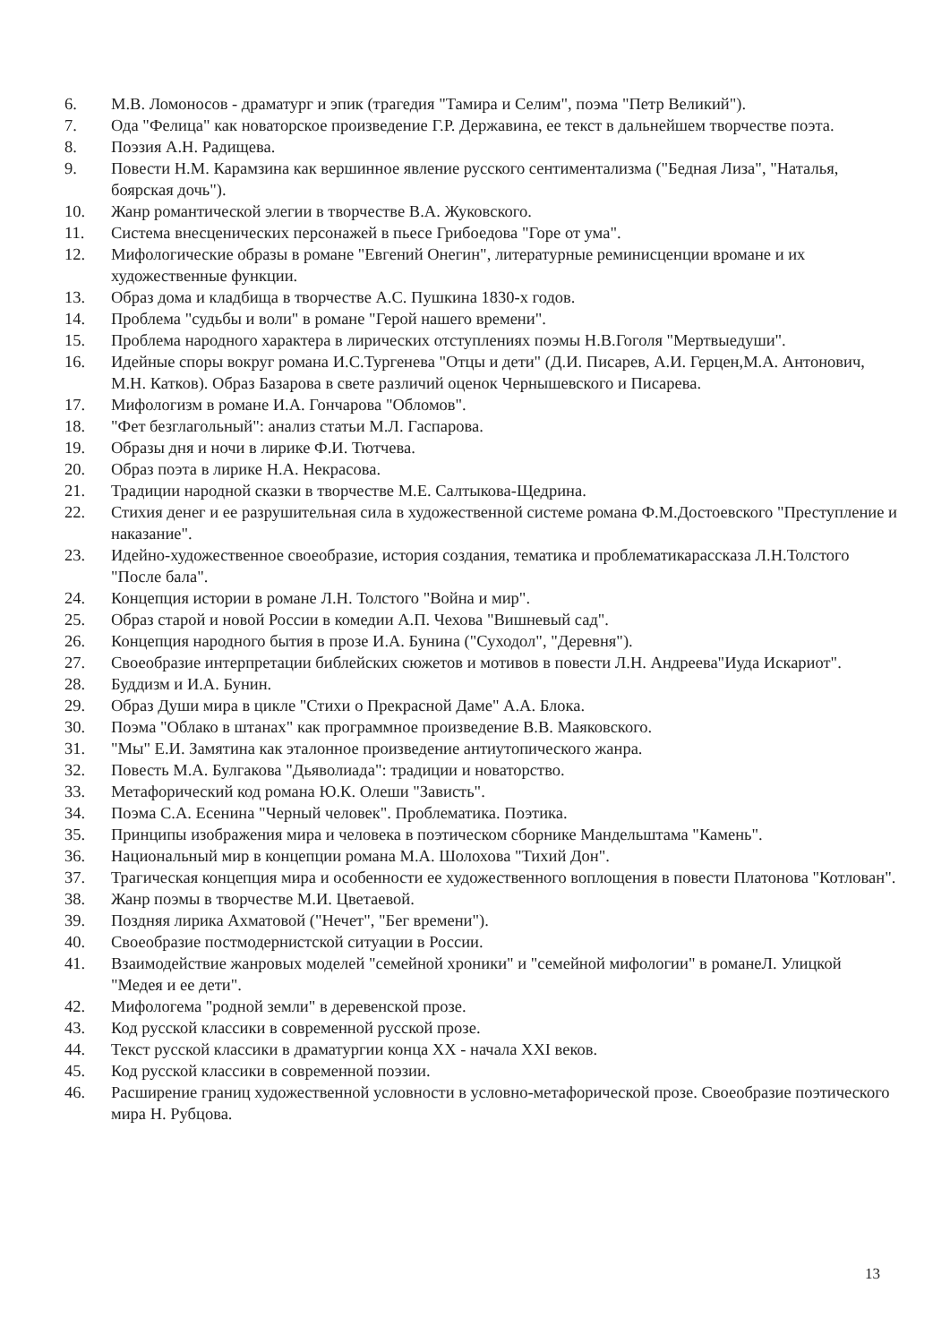6. М.В. Ломоносов - драматург и эпик (трагедия "Тамира и Селим", поэма "Петр Великий").
7. Ода "Фелица" как новаторское произведение Г.Р. Державина, ее текст в дальнейшем творчестве поэта.
8. Поэзия А.Н. Радищева.
9. Повести Н.М. Карамзина как вершинное явление русского сентиментализма ("Бедная Лиза", "Наталья, боярская дочь").
10. Жанр романтической элегии в творчестве В.А. Жуковского.
11. Система внесценических персонажей в пьесе Грибоедова "Горе от ума".
12. Мифологические образы в романе "Евгений Онегин", литературные реминисценции вромане и их художественные функции.
13. Образ дома и кладбища в творчестве А.С. Пушкина 1830-х годов.
14. Проблема "судьбы и воли" в романе "Герой нашего времени".
15. Проблема народного характера в лирических отступлениях поэмы Н.В.Гоголя "Мертвыедуши".
16. Идейные споры вокруг романа И.С.Тургенева "Отцы и дети" (Д.И. Писарев, А.И. Герцен,М.А. Антонович, М.Н. Катков). Образ Базарова в свете различий оценок Чернышевского и Писарева.
17. Мифологизм в романе И.А. Гончарова "Обломов".
18. "Фет безглагольный": анализ статьи М.Л. Гаспарова.
19. Образы дня и ночи в лирике Ф.И. Тютчева.
20. Образ поэта в лирике Н.А. Некрасова.
21. Традиции народной сказки в творчестве М.Е. Салтыкова-Щедрина.
22. Стихия денег и ее разрушительная сила в художественной системе романа Ф.М.Достоевского "Преступление и наказание".
23. Идейно-художественное своеобразие, история создания, тематика и проблематикарассказа Л.Н.Толстого "После бала".
24. Концепция истории в романе Л.Н. Толстого "Война и мир".
25. Образ старой и новой России в комедии А.П. Чехова "Вишневый сад".
26. Концепция народного бытия в прозе И.А. Бунина ("Суходол", "Деревня").
27. Своеобразие интерпретации библейских сюжетов и мотивов в повести Л.Н. Андреева"Иуда Искариот".
28. Буддизм и И.А. Бунин.
29. Образ Души мира в цикле "Стихи о Прекрасной Даме" А.А. Блока.
30. Поэма "Облако в штанах" как программное произведение В.В. Маяковского.
31. "Мы" Е.И. Замятина как эталонное произведение антиутопического жанра.
32. Повесть М.А. Булгакова "Дьяволиада": традиции и новаторство.
33. Метафорический код романа Ю.К. Олеши "Зависть".
34. Поэма С.А. Есенина "Черный человек". Проблематика. Поэтика.
35. Принципы изображения мира и человека в поэтическом сборнике Мандельштама "Камень".
36. Национальный мир в концепции романа М.А. Шолохова "Тихий Дон".
37. Трагическая концепция мира и особенности ее художественного воплощения в повести Платонова "Котлован".
38. Жанр поэмы в творчестве М.И. Цветаевой.
39. Поздняя лирика Ахматовой ("Нечет", "Бег времени").
40. Своеобразие постмодернистской ситуации в России.
41. Взаимодействие жанровых моделей "семейной хроники" и "семейной мифологии" в романеЛ. Улицкой "Медея и ее дети".
42. Мифологема "родной земли" в деревенской прозе.
43. Код русской классики в современной русской прозе.
44. Текст русской классики в драматургии конца XX - начала XXI веков.
45. Код русской классики в современной поэзии.
46. Расширение границ художественной условности в условно-метафорической прозе. Своеобразие поэтического мира Н. Рубцова.
13